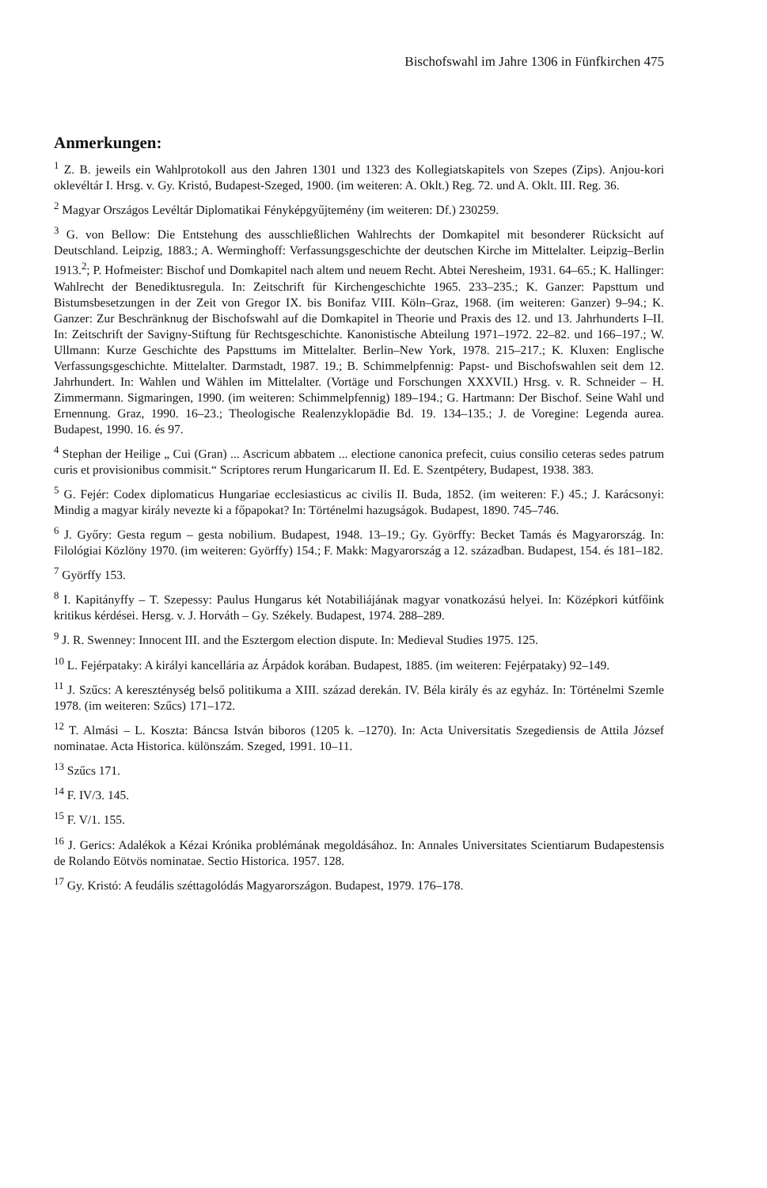Bischofswahl im Jahre 1306 in Fünfkirchen 475
Anmerkungen:
<sup>1</sup> Z. B. jeweils ein Wahlprotokoll aus den Jahren 1301 und 1323 des Kollegiatskapitels von Szepes (Zips). Anjou-kori oklevéltár I. Hrsg. v. Gy. Kristó, Budapest-Szeged, 1900. (im weiteren: A. Oklt.) Reg. 72. und A. Oklt. III. Reg. 36.
<sup>2</sup> Magyar Országos Levéltár Diplomatikai Fényképgyűjtemény (im weiteren: Df.) 230259.
<sup>3</sup> G. von Bellow: Die Entstehung des ausschließlichen Wahlrechts der Domkapitel mit besonderer Rücksicht auf Deutschland. Leipzig, 1883.; A. Werminghoff: Verfassungsgeschichte der deutschen Kirche im Mittelalter. Leipzig–Berlin 1913.<sup>2</sup>; P. Hofmeister: Bischof und Domkapitel nach altem und neuem Recht. Abtei Neresheim, 1931. 64–65.; K. Hallinger: Wahlrecht der Benediktusregula. In: Zeitschrift für Kirchengeschichte 1965. 233–235.; K. Ganzer: Papsttum und Bistumsbesetzungen in der Zeit von Gregor IX. bis Bonifaz VIII. Köln–Graz, 1968. (im weiteren: Ganzer) 9–94.; K. Ganzer: Zur Beschränknug der Bischofswahl auf die Domkapitel in Theorie und Praxis des 12. und 13. Jahrhunderts I–II. In: Zeitschrift der Savigny-Stiftung für Rechtsgeschichte. Kanonistische Abteilung 1971–1972. 22–82. und 166–197.; W. Ullmann: Kurze Geschichte des Papsttums im Mittelalter. Berlin–New York, 1978. 215–217.; K. Kluxen: Englische Verfassungsgeschichte. Mittelalter. Darmstadt, 1987. 19.; B. Schimmelpfennig: Papst- und Bischofswahlen seit dem 12. Jahrhundert. In: Wahlen und Wählen im Mittelalter. (Vortäge und Forschungen XXXVII.) Hrsg. v. R. Schneider – H. Zimmermann. Sigmaringen, 1990. (im weiteren: Schimmelpfennig) 189–194.; G. Hartmann: Der Bischof. Seine Wahl und Ernennung. Graz, 1990. 16–23.; Theologische Realenzyklopädie Bd. 19. 134–135.; J. de Voregine: Legenda aurea. Budapest, 1990. 16. és 97.
<sup>4</sup> Stephan der Heilige „ Cui (Gran) ... Ascricum abbatem ... electione canonica prefecit, cuius consilio ceteras sedes patrum curis et provisionibus commisit.“ Scriptores rerum Hungaricarum II. Ed. E. Szentpétery, Budapest, 1938. 383.
<sup>5</sup> G. Fejér: Codex diplomaticus Hungariae ecclesiasticus ac civilis II. Buda, 1852. (im weiteren: F.) 45.; J. Karácsonyi: Mindig a magyar király nevezte ki a főpapokat? In: Történelmi hazugságok. Budapest, 1890. 745–746.
<sup>6</sup> J. Győry: Gesta regum – gesta nobilium. Budapest, 1948. 13–19.; Gy. Györffy: Becket Tamás és Magyarország. In: Filológiai Közlöny 1970. (im weiteren: Györffy) 154.; F. Makk: Magyarország a 12. században. Budapest, 154. és 181–182.
<sup>7</sup> Györffy 153.
<sup>8</sup> I. Kapitányffy – T. Szepessy: Paulus Hungarus két Notabiliájának magyar vonatkozású helyei. In: Középkori kútfőink kritikus kérdései. Hersg. v. J. Horváth – Gy. Székely. Budapest, 1974. 288–289.
<sup>9</sup> J. R. Swenney: Innocent III. and the Esztergom election dispute. In: Medieval Studies 1975. 125.
<sup>10</sup> L. Fejérpataky: A királyi kancellária az Árpádok korában. Budapest, 1885. (im weiteren: Fejérpataky) 92–149.
<sup>11</sup> J. Szűcs: A kereszténység belső politikuma a XIII. század derekán. IV. Béla király és az egyház. In: Történelmi Szemle 1978. (im weiteren: Szűcs) 171–172.
<sup>12</sup> T. Almási – L. Koszta: Báncsa István biboros (1205 k. –1270). In: Acta Universitatis Szegediensis de Attila József nominatae. Acta Historica. különszám. Szeged, 1991. 10–11.
<sup>13</sup> Szűcs 171.
<sup>14</sup> F. IV/3. 145.
<sup>15</sup> F. V/1. 155.
<sup>16</sup> J. Gerics: Adalékok a Kézai Krónika problémának megoldásához. In: Annales Universitates Scientiarum Budapestensis de Rolando Eötvös nominatae. Sectio Historica. 1957. 128.
<sup>17</sup> Gy. Kristó: A feudális széttagolódás Magyarországon. Budapest, 1979. 176–178.